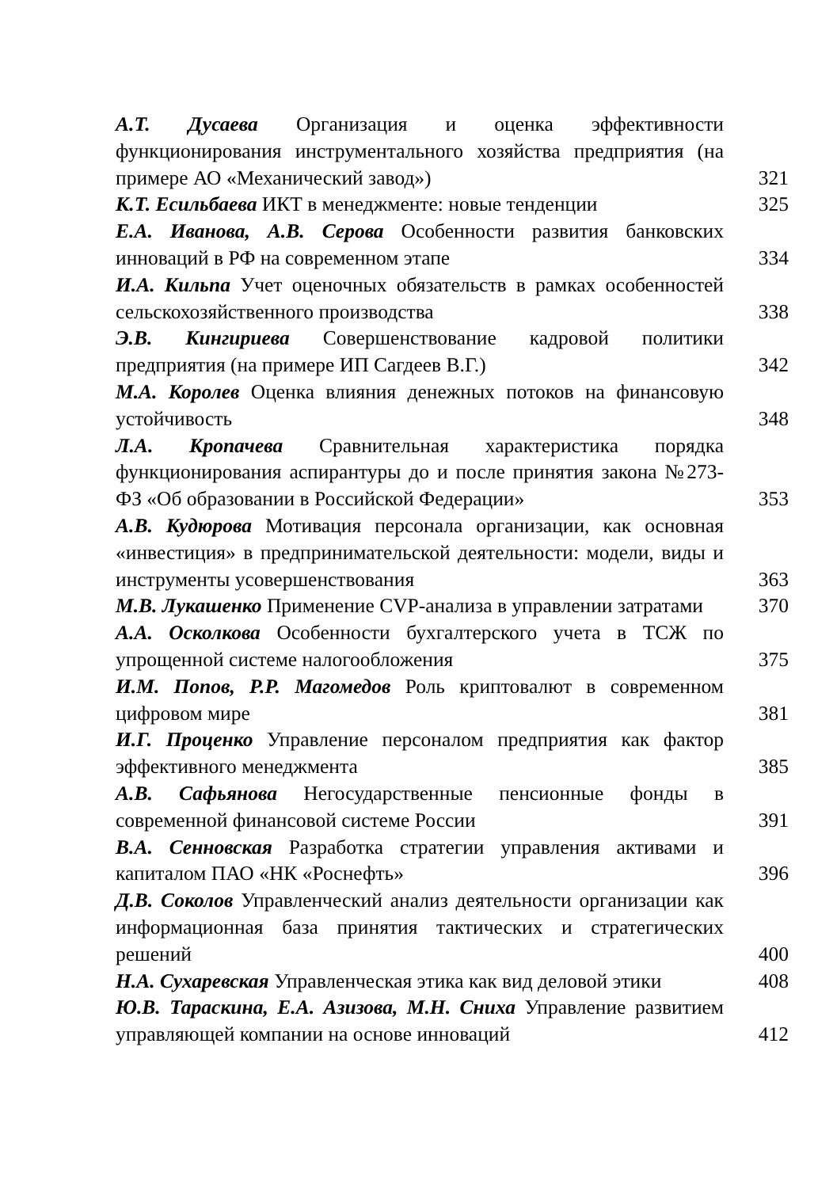А.Т. Дусаева Организация и оценка эффективности функционирования инструментального хозяйства предприятия (на примере АО «Механический завод»)
321
К.Т. Есильбаева ИКТ в менеджменте: новые тенденции 325
Е.А. Иванова, А.В. Серова Особенности развития банковских инноваций в РФ на современном этапе
334
И.А. Кильпа Учет оценочных обязательств в рамках особенностей сельскохозяйственного производства
338
Э.В. Кингириева Совершенствование кадровой политики предприятия (на примере ИП Сагдеев В.Г.)
342
М.А. Королев Оценка влияния денежных потоков на финансовую устойчивость
348
Л.А. Кропачева Сравнительная характеристика порядка функционирования аспирантуры до и после принятия закона №273-ФЗ «Об образовании в Российской Федерации»
353
А.В. Кудюрова Мотивация персонала организации, как основная «инвестиция» в предпринимательской деятельности: модели, виды и инструменты усовершенствования
363
М.В. Лукашенко Применение CVP-анализа в управлении затратами
370
А.А. Осколкова Особенности бухгалтерского учета в ТСЖ по упрощенной системе налогообложения
375
И.М. Попов, Р.Р. Магомедов Роль криптовалют в современном цифровом мире
381
И.Г. Проценко Управление персоналом предприятия как фактор эффективного менеджмента
385
А.В. Сафьянова Негосударственные пенсионные фонды в современной финансовой системе России
391
В.А. Сенновская Разработка стратегии управления активами и капиталом ПАО «НК «Роснефть»
396
Д.В. Соколов Управленческий анализ деятельности организации как информационная база принятия тактических и стратегических решений
400
Н.А. Сухаревская Управленческая этика как вид деловой этики
408
Ю.В. Тараскина, Е.А. Азизова, М.Н. Сниха Управление развитием управляющей компании на основе инноваций
412